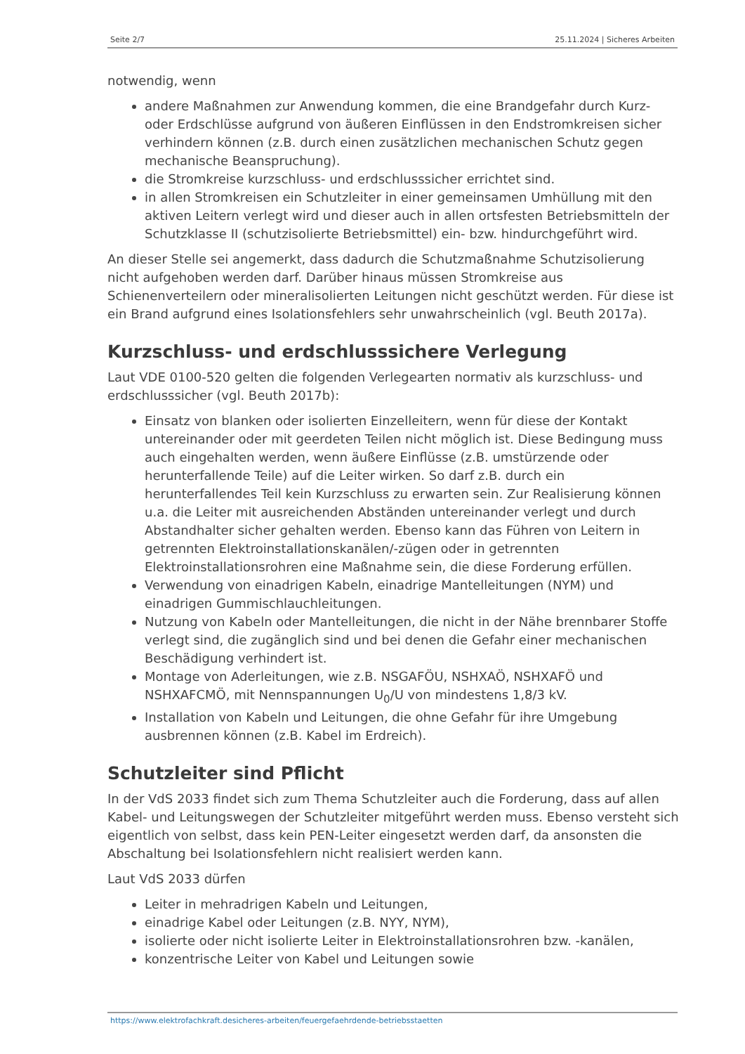Seite 2/7 25.11.2024 | Sicheres Arbeiten
notwendig, wenn
andere Maßnahmen zur Anwendung kommen, die eine Brandgefahr durch Kurz- oder Erdschlüsse aufgrund von äußeren Einflüssen in den Endstromkreisen sicher verhindern können (z.B. durch einen zusätzlichen mechanischen Schutz gegen mechanische Beanspruchung).
die Stromkreise kurzschluss- und erdschlusssicher errichtet sind.
in allen Stromkreisen ein Schutzleiter in einer gemeinsamen Umhüllung mit den aktiven Leitern verlegt wird und dieser auch in allen ortsfesten Betriebsmitteln der Schutzklasse II (schutzisolierte Betriebsmittel) ein- bzw. hindurchgeführt wird.
An dieser Stelle sei angemerkt, dass dadurch die Schutzmaßnahme Schutzisolierung nicht aufgehoben werden darf. Darüber hinaus müssen Stromkreise aus Schienenverteilern oder mineralisolierten Leitungen nicht geschützt werden. Für diese ist ein Brand aufgrund eines Isolationsfehlers sehr unwahrscheinlich (vgl. Beuth 2017a).
Kurzschluss- und erdschlusssichere Verlegung
Laut VDE 0100-520 gelten die folgenden Verlegearten normativ als kurzschluss- und erdschlusssicher (vgl. Beuth 2017b):
Einsatz von blanken oder isolierten Einzelleitern, wenn für diese der Kontakt untereinander oder mit geerdeten Teilen nicht möglich ist. Diese Bedingung muss auch eingehalten werden, wenn äußere Einflüsse (z.B. umstürzende oder herunterfallende Teile) auf die Leiter wirken. So darf z.B. durch ein herunterfallendes Teil kein Kurzschluss zu erwarten sein. Zur Realisierung können u.a. die Leiter mit ausreichenden Abständen untereinander verlegt und durch Abstandhalter sicher gehalten werden. Ebenso kann das Führen von Leitern in getrennten Elektroinstallationskanälen/-zügen oder in getrennten Elektroinstallationsrohren eine Maßnahme sein, die diese Forderung erfüllen.
Verwendung von einadrigen Kabeln, einadrige Mantelleitungen (NYM) und einadrigen Gummischlauchleitungen.
Nutzung von Kabeln oder Mantelleitungen, die nicht in der Nähe brennbarer Stoffe verlegt sind, die zugänglich sind und bei denen die Gefahr einer mechanischen Beschädigung verhindert ist.
Montage von Aderleitungen, wie z.B. NSGAFÖU, NSHXAÖ, NSHXAFÖ und NSHXAFCMÖ, mit Nennspannungen U<sub>0</sub>/U von mindestens 1,8/3 kV.
Installation von Kabeln und Leitungen, die ohne Gefahr für ihre Umgebung ausbrennen können (z.B. Kabel im Erdreich).
Schutzleiter sind Pflicht
In der VdS 2033 findet sich zum Thema Schutzleiter auch die Forderung, dass auf allen Kabel- und Leitungswegen der Schutzleiter mitgeführt werden muss. Ebenso versteht sich eigentlich von selbst, dass kein PEN-Leiter eingesetzt werden darf, da ansonsten die Abschaltung bei Isolationsfehlern nicht realisiert werden kann.
Laut VdS 2033 dürfen
Leiter in mehradrigen Kabeln und Leitungen,
einadrige Kabel oder Leitungen (z.B. NYY, NYM),
isolierte oder nicht isolierte Leiter in Elektroinstallationsrohren bzw. -kanälen,
konzentrische Leiter von Kabel und Leitungen sowie
https://www.elektrofachkraft.desicheres-arbeiten/feuergefaehrdende-betriebsstaetten